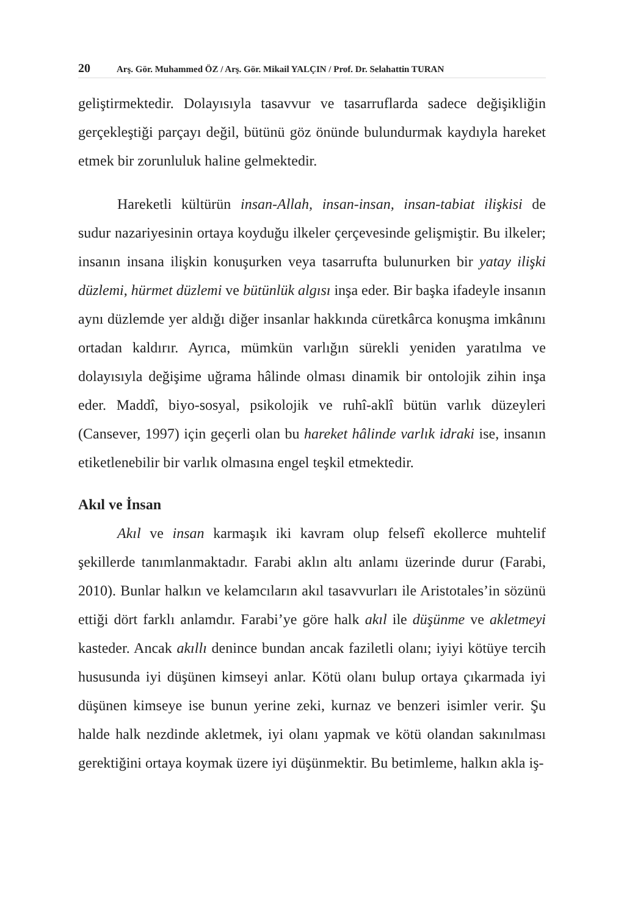20 Arş. Gör. Muhammed ÖZ / Arş. Gör. Mikail YALÇIN / Prof. Dr. Selahattin TURAN
geliştirmektedir. Dolayısıyla tasavvur ve tasarruflarda sadece değişikliğin gerçekleştiği parçayı değil, bütünü göz önünde bulundurmak kaydıyla hareket etmek bir zorunluluk haline gelmektedir.
Hareketli kültürün insan-Allah, insan-insan, insan-tabiat ilişkisi de sudur nazariyesinin ortaya koyduğu ilkeler çerçevesinde gelişmiştir. Bu ilkeler; insanın insana ilişkin konuşurken veya tasarrufta bulunurken bir yatay ilişki düzlemi, hürmet düzlemi ve bütünlük algısı inşa eder. Bir başka ifadeyle insanın aynı düzlemde yer aldığı diğer insanlar hakkında cüretkârca konuşma imkânını ortadan kaldırır. Ayrıca, mümkün varlığın sürekli yeniden yaratılma ve dolayısıyla değişime uğrama hâlinde olması dinamik bir ontolojik zihin inşa eder. Maddî, biyo-sosyal, psikolojik ve ruhî-aklî bütün varlık düzeyleri (Cansever, 1997) için geçerli olan bu hareket hâlinde varlık idraki ise, insanın etiketlenebilir bir varlık olmasına engel teşkil etmektedir.
Akıl ve İnsan
Akıl ve insan karmaşık iki kavram olup felsefî ekollerce muhtelif şekillerde tanımlanmaktadır. Farabi aklın altı anlamı üzerinde durur (Farabi, 2010). Bunlar halkın ve kelamcıların akıl tasavvurları ile Aristotales’in sözünü ettiği dört farklı anlamdır. Farabi’ye göre halk akıl ile düşünme ve akletmeyi kasteder. Ancak akıllı denince bundan ancak faziletli olanı; iyiyi kötüye tercih hususunda iyi düşünen kimseyi anlar. Kötü olanı bulup ortaya çıkarmada iyi düşünen kimseye ise bunun yerine zeki, kurnaz ve benzeri isimler verir. Şu halde halk nezdinde akletmek, iyi olanı yapmak ve kötü olandan sakınılması gerektiğini ortaya koymak üzere iyi düşünmektir. Bu betimleme, halkın akla iş-